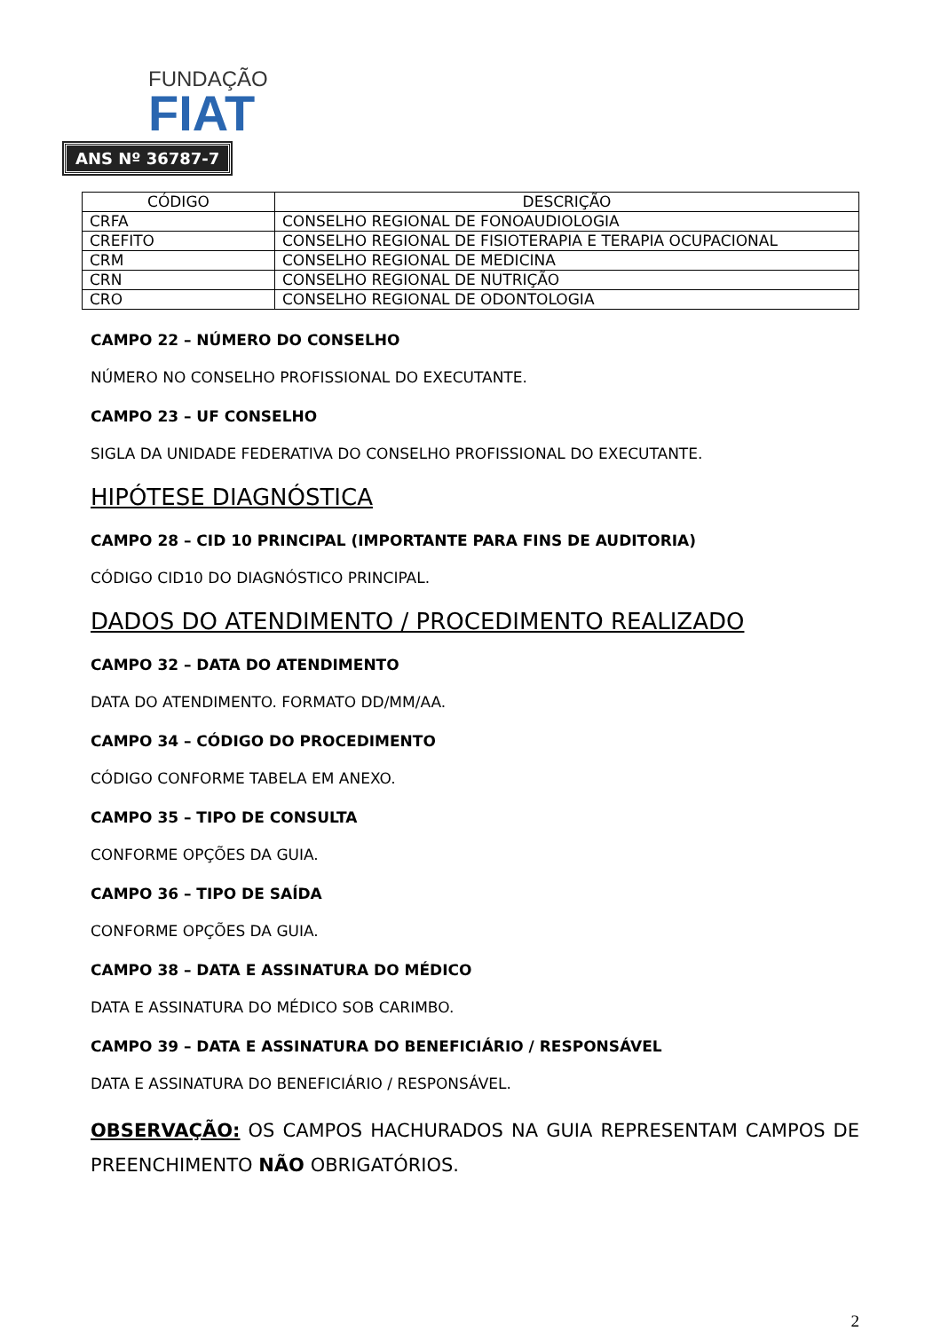FUNDAÇÃO
FIAT
ANS Nº 36787-7
| CÓDIGO | DESCRIÇÃO |
| --- | --- |
| CRFA | CONSELHO REGIONAL DE FONOAUDIOLOGIA |
| CREFITO | CONSELHO REGIONAL DE FISIOTERAPIA E TERAPIA OCUPACIONAL |
| CRM | CONSELHO REGIONAL DE MEDICINA |
| CRN | CONSELHO REGIONAL DE NUTRIÇÃO |
| CRO | CONSELHO REGIONAL DE ODONTOLOGIA |
CAMPO 22 – NÚMERO DO CONSELHO
NÚMERO NO CONSELHO PROFISSIONAL DO EXECUTANTE.
CAMPO 23 – UF CONSELHO
SIGLA DA UNIDADE FEDERATIVA DO CONSELHO PROFISSIONAL DO EXECUTANTE.
HIPÓTESE DIAGNÓSTICA
CAMPO 28 – CID 10 PRINCIPAL (IMPORTANTE PARA FINS DE AUDITORIA)
CÓDIGO CID10 DO DIAGNÓSTICO PRINCIPAL.
DADOS DO ATENDIMENTO / PROCEDIMENTO REALIZADO
CAMPO 32 – DATA DO ATENDIMENTO
DATA DO ATENDIMENTO. FORMATO DD/MM/AA.
CAMPO 34 – CÓDIGO DO PROCEDIMENTO
CÓDIGO CONFORME TABELA EM ANEXO.
CAMPO 35 – TIPO DE CONSULTA
CONFORME OPÇÕES DA GUIA.
CAMPO 36 – TIPO DE SAÍDA
CONFORME OPÇÕES DA GUIA.
CAMPO 38 – DATA E ASSINATURA DO MÉDICO
DATA E ASSINATURA DO MÉDICO SOB CARIMBO.
CAMPO 39 – DATA E ASSINATURA DO BENEFICIÁRIO / RESPONSÁVEL
DATA E ASSINATURA DO BENEFICIÁRIO / RESPONSÁVEL.
OBSERVAÇÃO: OS CAMPOS HACHURADOS NA GUIA REPRESENTAM CAMPOS DE PREENCHIMENTO NÃO OBRIGATÓRIOS.
2